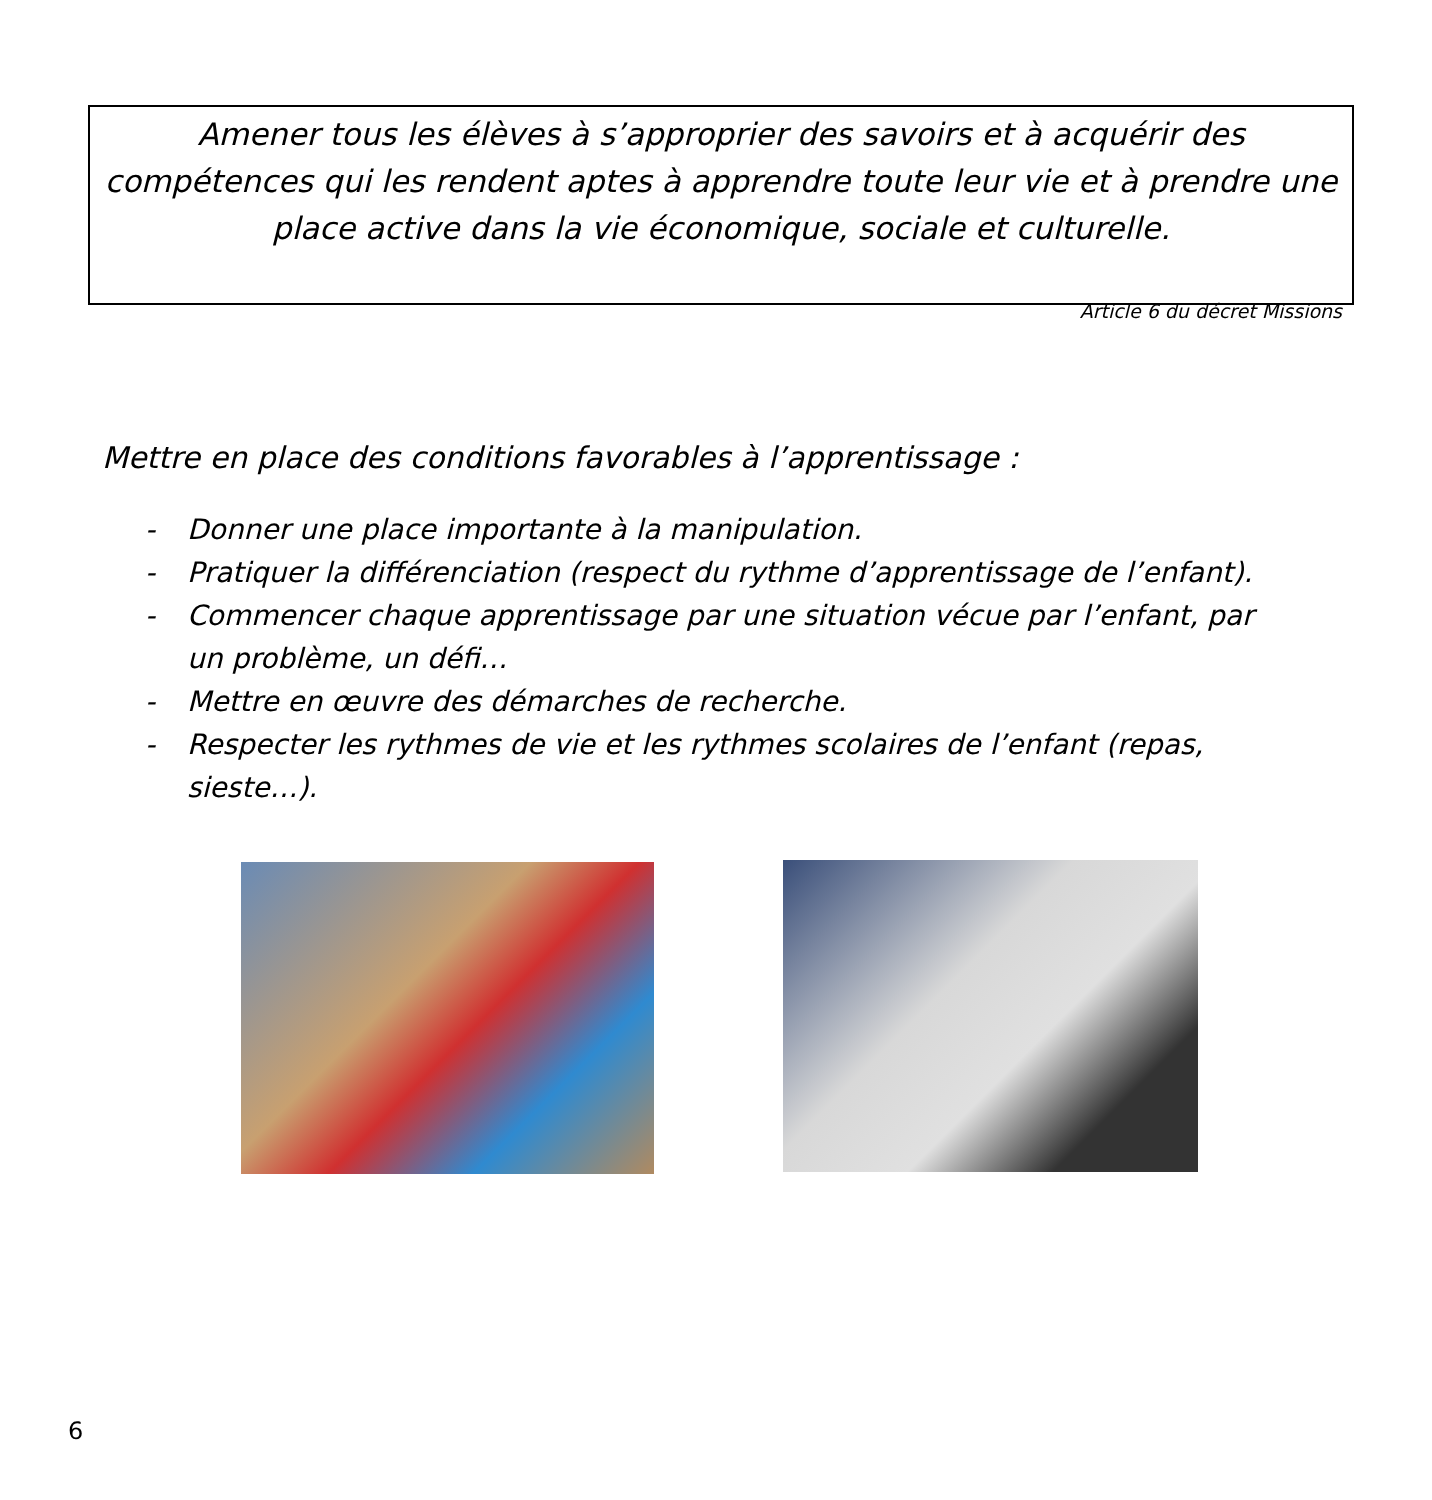Amener tous les élèves à s’approprier des savoirs et à acquérir des compétences qui les rendent aptes à apprendre toute leur vie et à prendre une place active dans la vie économique, sociale et culturelle.
Article 6 du décret Missions
Mettre en place des conditions favorables à l’apprentissage :
- Donner une place importante à la manipulation.
- Pratiquer la différenciation (respect du rythme d’apprentissage de l’enfant).
- Commencer chaque apprentissage par une situation vécue par l’enfant, par un problème, un défi…
- Mettre en œuvre des démarches de recherche.
- Respecter les rythmes de vie et les rythmes scolaires de l’enfant (repas, sieste…).
6